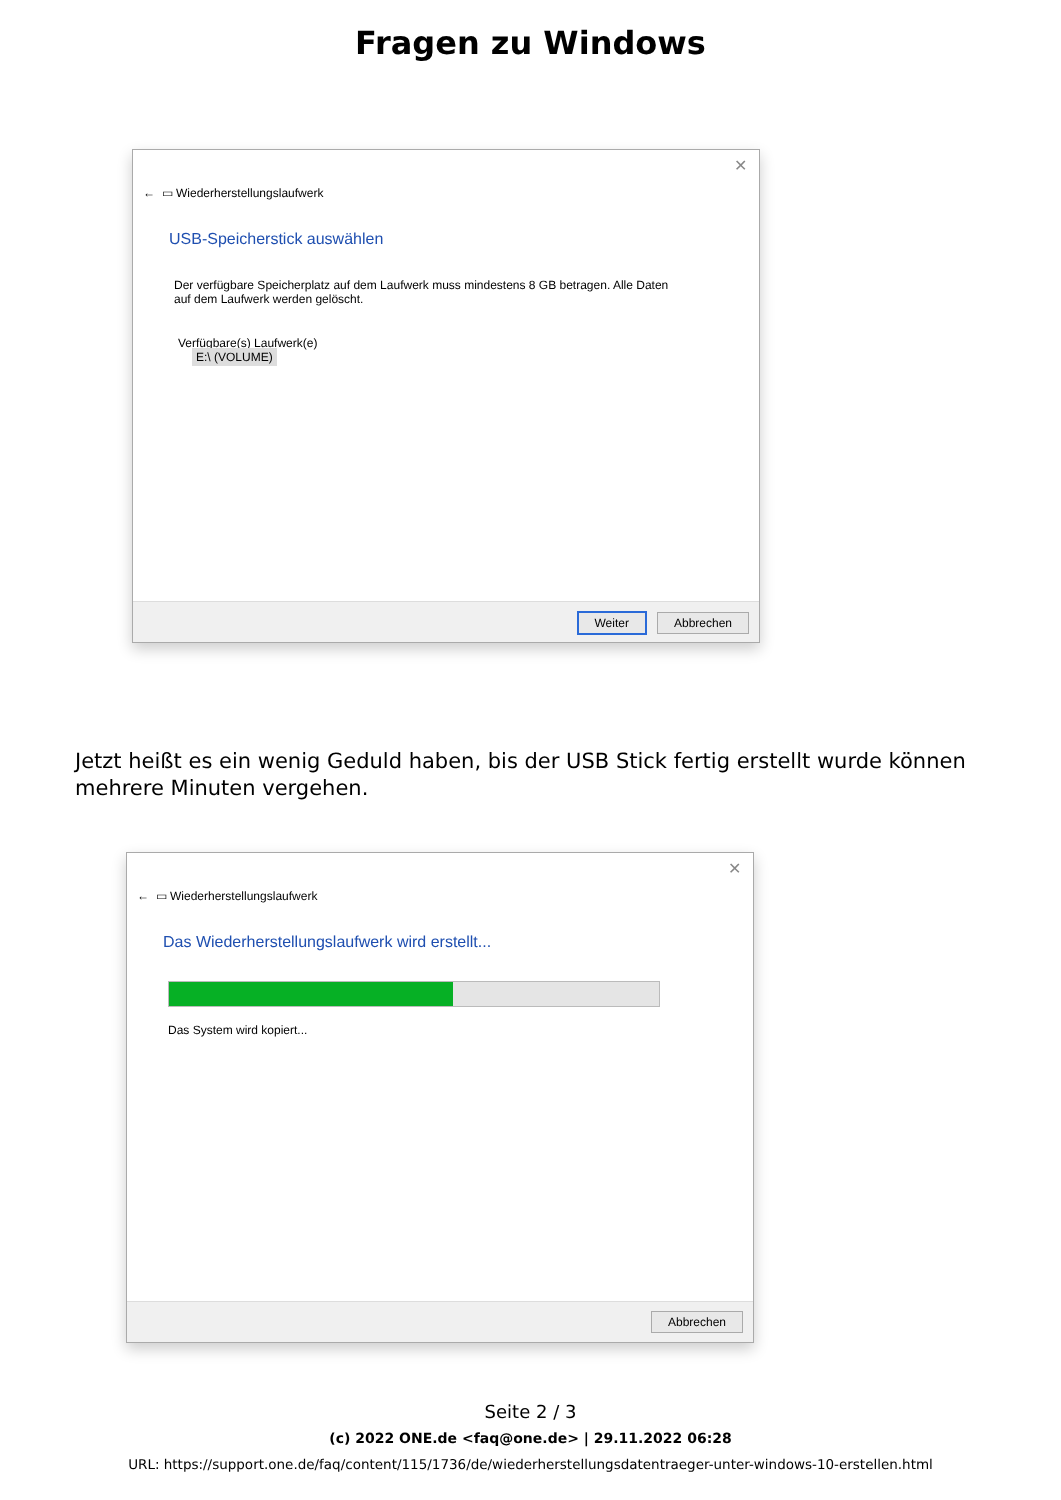Fragen zu Windows
✕
← ▭ Wiederherstellungslaufwerk
USB-Speicherstick auswählen
Der verfügbare Speicherplatz auf dem Laufwerk muss mindestens 8 GB betragen. Alle Daten auf dem Laufwerk werden gelöscht.
Verfügbare(s) Laufwerk(e)
E:\ (VOLUME)
Weiter Abbrechen
Jetzt heißt es ein wenig Geduld haben, bis der USB Stick fertig erstellt wurde können mehrere Minuten vergehen.
✕
← ▭ Wiederherstellungslaufwerk
Das Wiederherstellungslaufwerk wird erstellt...
Das System wird kopiert...
Abbrechen
Seite 2 / 3
(c) 2022 ONE.de <faq@one.de> | 29.11.2022 06:28
URL: https://support.one.de/faq/content/115/1736/de/wiederherstellungsdatentraeger-unter-windows-10-erstellen.html